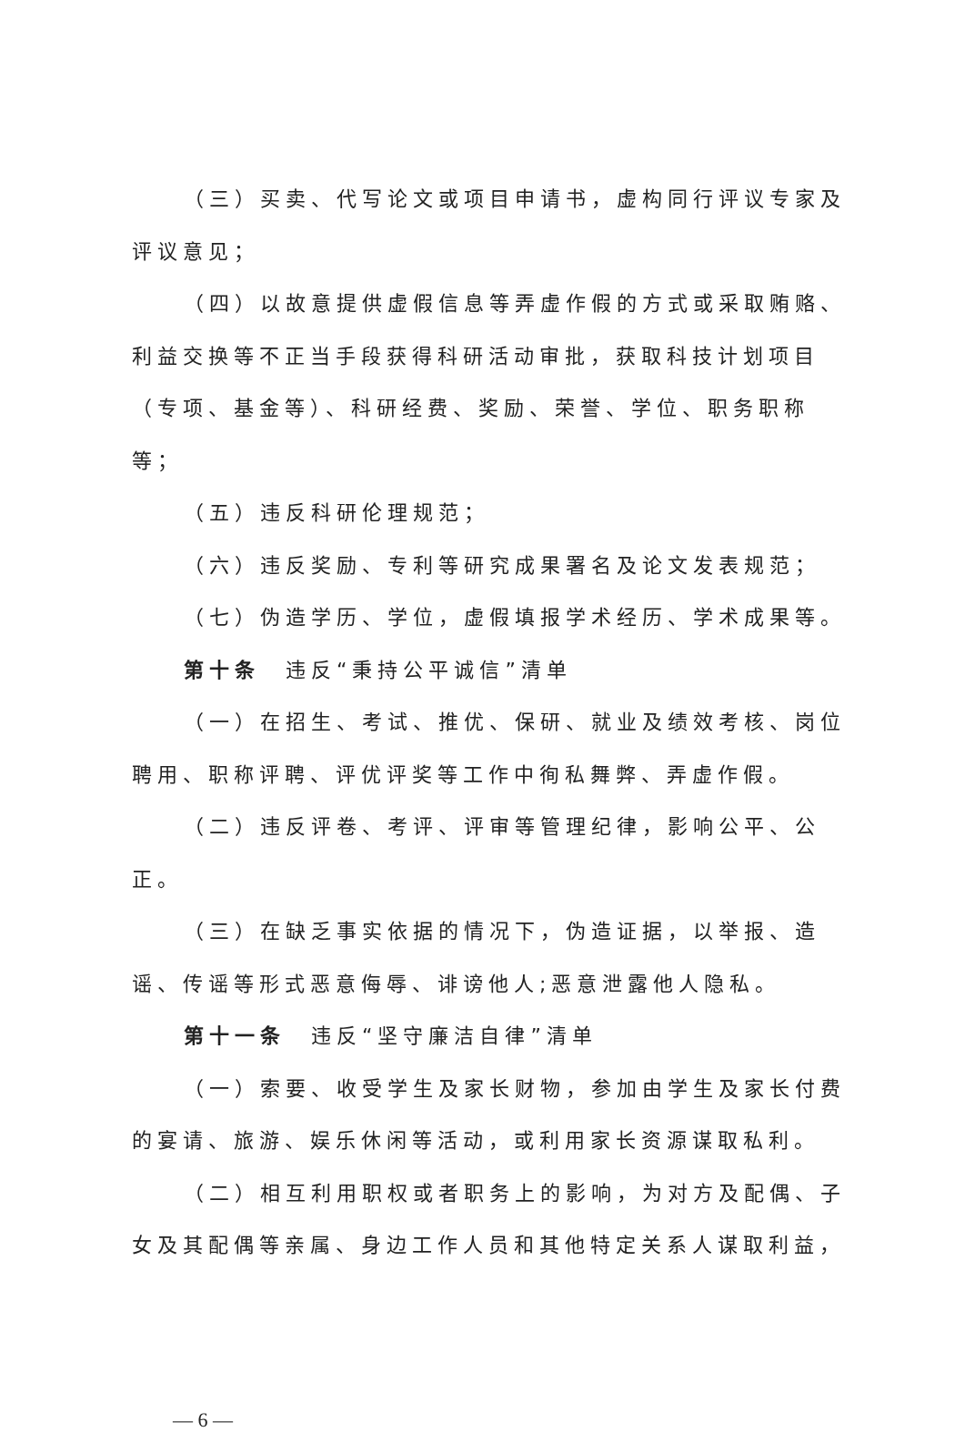（三）买卖、代写论文或项目申请书，虚构同行评议专家及评议意见；
（四）以故意提供虚假信息等弄虚作假的方式或采取贿赂、利益交换等不正当手段获得科研活动审批，获取科技计划项目（专项、基金等）、科研经费、奖励、荣誉、学位、职务职称等；
（五）违反科研伦理规范；
（六）违反奖励、专利等研究成果署名及论文发表规范；
（七）伪造学历、学位，虚假填报学术经历、学术成果等。
第十条　违反“秉持公平诚信”清单
（一）在招生、考试、推优、保研、就业及绩效考核、岗位聘用、职称评聘、评优评奖等工作中徇私舞弊、弄虚作假。
（二）违反评卷、考评、评审等管理纪律，影响公平、公正。
（三）在缺乏事实依据的情况下，伪造证据，以举报、造谣、传谣等形式恶意侮辱、诽谤他人;恶意泄露他人隐私。
第十一条　违反“坚守廉洁自律”清单
（一）索要、收受学生及家长财物，参加由学生及家长付费的宴请、旅游、娱乐休闲等活动，或利用家长资源谋取私利。
（二）相互利用职权或者职务上的影响，为对方及配偶、子女及其配偶等亲属、身边工作人员和其他特定关系人谋取利益，
— 6 —